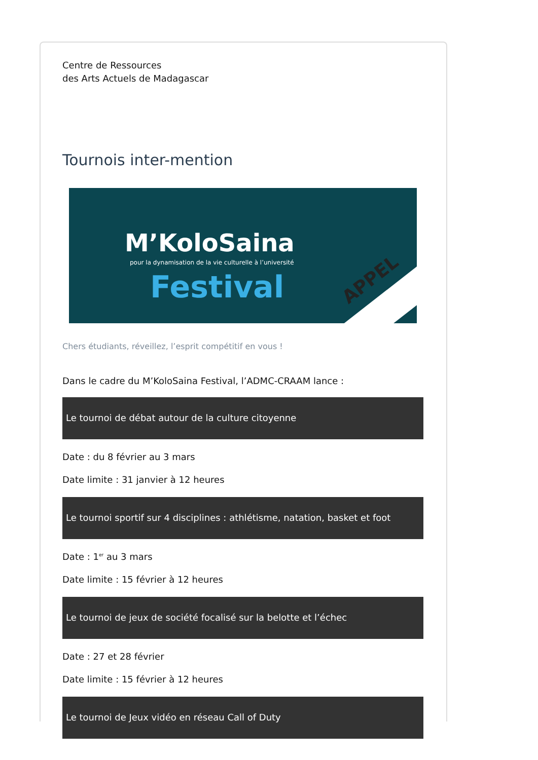Centre de Ressources
des Arts Actuels de Madagascar
Tournois inter-mention
M’KoloSaina
pour la dynamisation de la vie culturelle à l’université
Festival APPEL
Chers étudiants, réveillez, l’esprit compétitif en vous !
Dans le cadre du M’KoloSaina Festival, l’ADMC-CRAAM lance :
Le tournoi de débat autour de la culture citoyenne
Date : du 8 février au 3 mars
Date limite : 31 janvier à 12 heures
Le tournoi sportif sur 4 disciplines : athlétisme, natation, basket et foot
Date : 1<sup>er</sup> au 3 mars
Date limite : 15 février à 12 heures
Le tournoi de jeux de société focalisé sur la belotte et l’échec
Date : 27 et 28 février
Date limite : 15 février à 12 heures
Le tournoi de Jeux vidéo en réseau Call of Duty